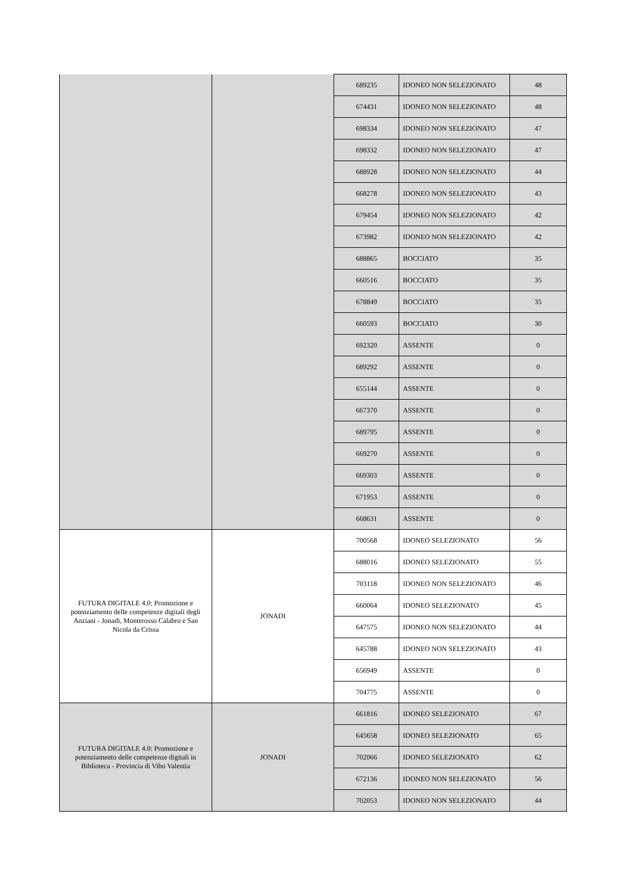| | | 689235 | IDONEO NON SELEZIONATO | 48 |
| | | 674431 | IDONEO NON SELEZIONATO | 48 |
| | | 698334 | IDONEO NON SELEZIONATO | 47 |
| | | 698332 | IDONEO NON SELEZIONATO | 47 |
| | | 688928 | IDONEO NON SELEZIONATO | 44 |
| | | 668278 | IDONEO NON SELEZIONATO | 43 |
| | | 679454 | IDONEO NON SELEZIONATO | 42 |
| | | 673982 | IDONEO NON SELEZIONATO | 42 |
| | | 688865 | BOCCIATO | 35 |
| | | 660516 | BOCCIATO | 35 |
| | | 678849 | BOCCIATO | 35 |
| | | 660593 | BOCCIATO | 30 |
| | | 692320 | ASSENTE | 0 |
| | | 689292 | ASSENTE | 0 |
| | | 655144 | ASSENTE | 0 |
| | | 667370 | ASSENTE | 0 |
| | | 689795 | ASSENTE | 0 |
| | | 669270 | ASSENTE | 0 |
| | | 669303 | ASSENTE | 0 |
| | | 671953 | ASSENTE | 0 |
| | | 668631 | ASSENTE | 0 |
| FUTURA DIGITALE 4.0: Promozione e potenziamento delle competenze digitali degli Anziani - Jonadi, Monterosso Calabro e San Nicola da Crissa | JONADI | 700568 | IDONEO SELEZIONATO | 56 |
| | | 688016 | IDONEO SELEZIONATO | 55 |
| | | 703118 | IDONEO NON SELEZIONATO | 46 |
| | | 660064 | IDONEO SELEZIONATO | 45 |
| | | 647575 | IDONEO NON SELEZIONATO | 44 |
| | | 645788 | IDONEO NON SELEZIONATO | 43 |
| | | 656949 | ASSENTE | 0 |
| | | 704775 | ASSENTE | 0 |
| FUTURA DIGITALE 4.0: Promozione e potenziamento delle competenze digitali in Biblioteca - Provincia di Vibo Valentia | JONADI | 661816 | IDONEO SELEZIONATO | 67 |
| | | 645658 | IDONEO SELEZIONATO | 65 |
| | | 702066 | IDONEO SELEZIONATO | 62 |
| | | 672136 | IDONEO NON SELEZIONATO | 56 |
| | | 702053 | IDONEO NON SELEZIONATO | 44 |